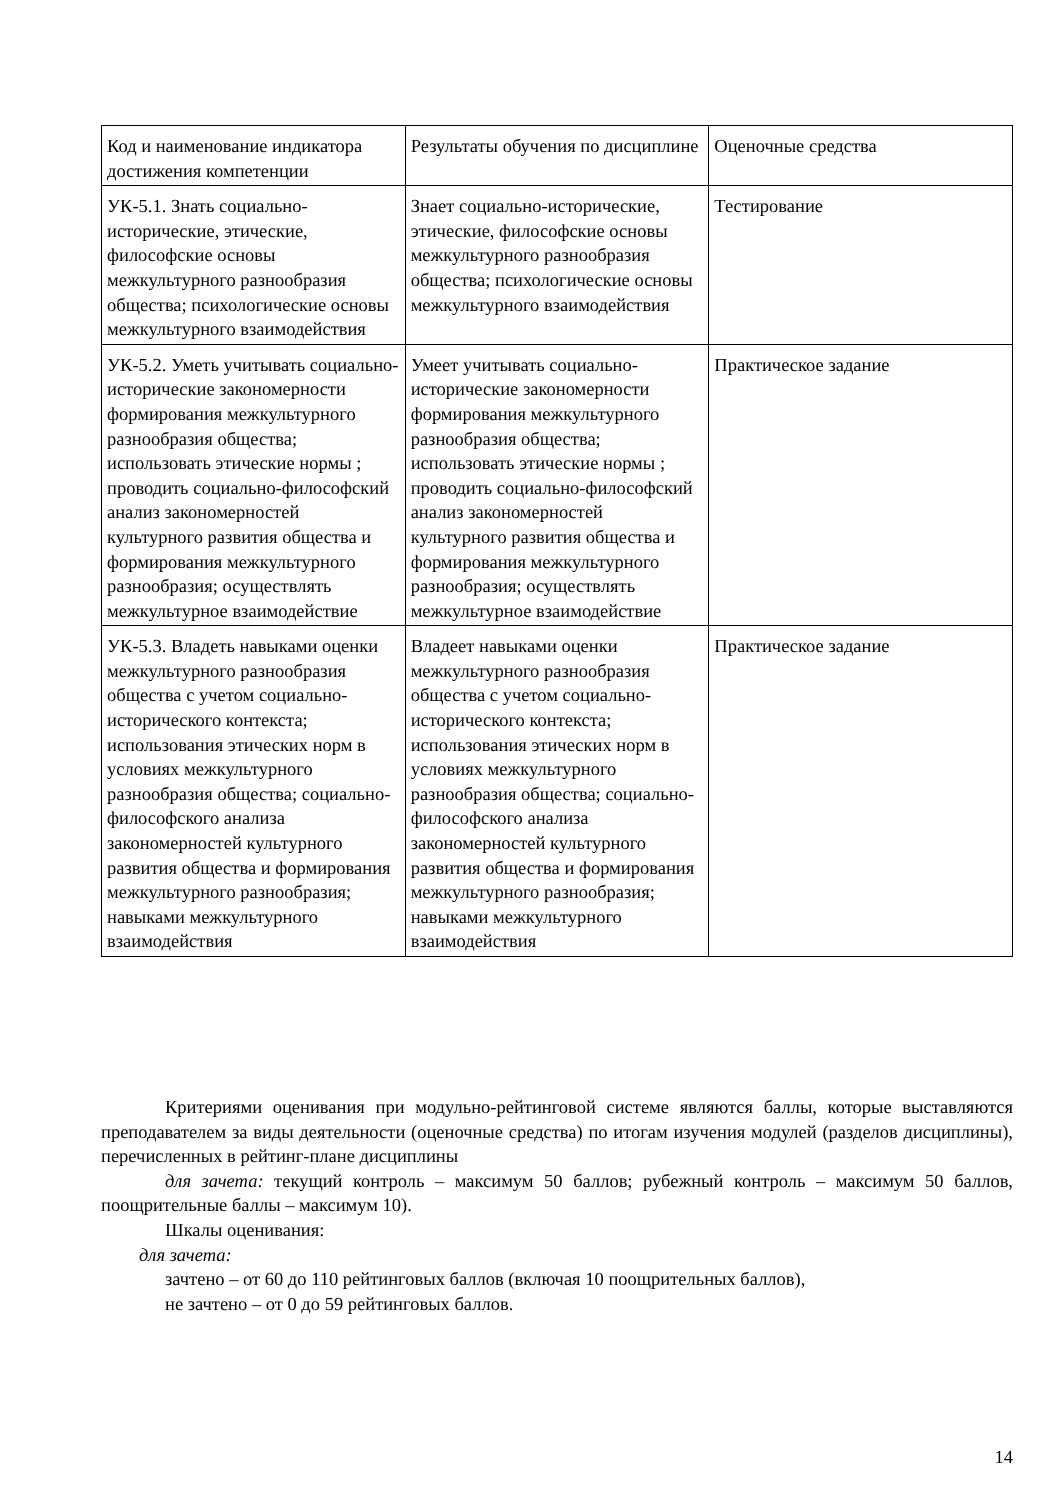| Код и наименование индикатора достижения компетенции | Результаты обучения по дисциплине | Оценочные средства |
| УК-5.1. Знать социально-исторические, этические, философские основы межкультурного разнообразия общества; психологические основы межкультурного взаимодействия | Знает социально-исторические, этические, философские основы межкультурного разнообразия общества; психологические основы межкультурного взаимодействия | Тестирование |
| УК-5.2. Уметь учитывать социально-исторические закономерности формирования межкультурного разнообразия общества; использовать этические нормы ; проводить социально-философский анализ закономерностей культурного развития общества и формирования межкультурного разнообразия; осуществлять межкультурное взаимодействие | Умеет учитывать социально-исторические закономерности формирования межкультурного разнообразия общества; использовать этические нормы ; проводить социально-философский анализ закономерностей культурного развития общества и формирования межкультурного разнообразия; осуществлять межкультурное взаимодействие | Практическое задание |
| УК-5.3. Владеть навыками оценки межкультурного разнообразия общества с учетом социально-исторического контекста; использования этических норм в условиях межкультурного разнообразия общества; социально-философского анализа закономерностей культурного развития общества и формирования межкультурного разнообразия; навыками межкультурного взаимодействия | Владеет навыками оценки межкультурного разнообразия общества с учетом социально-исторического контекста; использования этических норм в условиях межкультурного разнообразия общества; социально-философского анализа закономерностей культурного развития общества и формирования межкультурного разнообразия; навыками межкультурного взаимодействия | Практическое задание |
Критериями оценивания при модульно-рейтинговой системе являются баллы, которые выставляются преподавателем за виды деятельности (оценочные средства) по итогам изучения модулей (разделов дисциплины), перечисленных в рейтинг-плане дисциплины
для зачета: текущий контроль – максимум 50 баллов; рубежный контроль – максимум 50 баллов, поощрительные баллы – максимум 10).
Шкалы оценивания:
для зачета:
зачтено – от 60 до 110 рейтинговых баллов (включая 10 поощрительных баллов),
не зачтено – от 0 до 59 рейтинговых баллов.
14